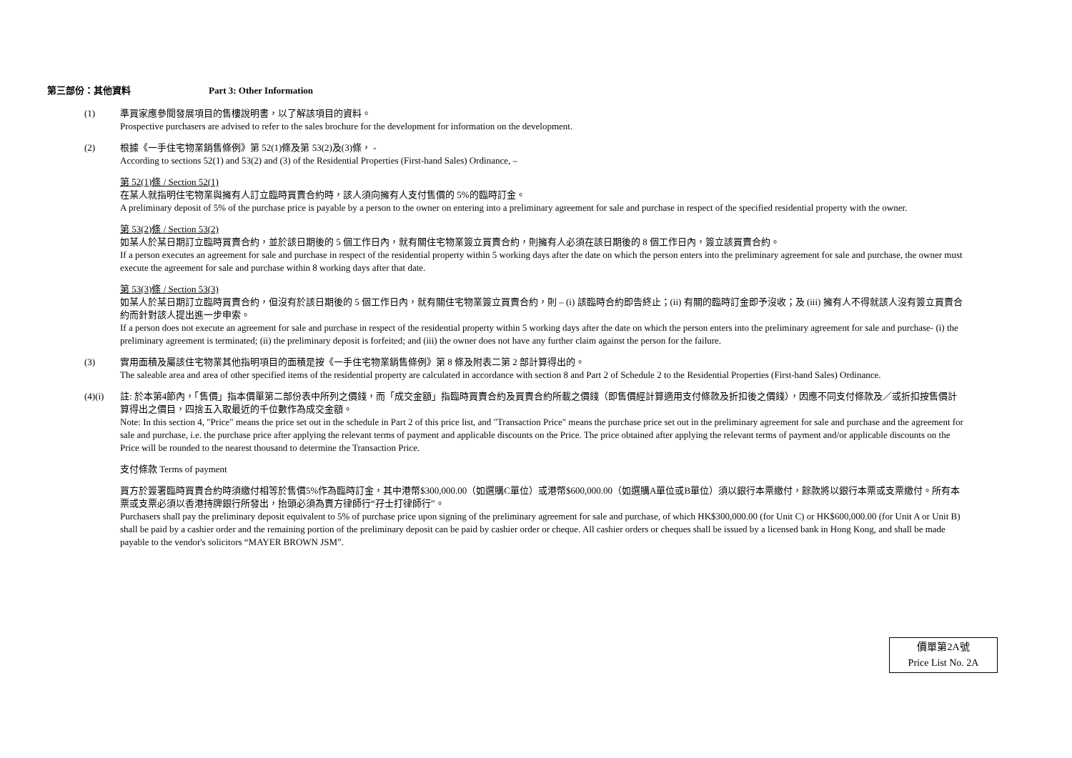第三部份：其他資料 Part 3: Other Information
(1) 準買家應參閱發展項目的售樓說明書，以了解該項目的資料。
Prospective purchasers are advised to refer to the sales brochure for the development for information on the development.
(2) 根據《一手住宅物業銷售條例》第 52(1)條及第 53(2)及(3)條， -
According to sections 52(1) and 53(2) and (3) of the Residential Properties (First-hand Sales) Ordinance, –
第 52(1)條 / Section 52(1)
在某人就指明住宅物業與擁有人訂立臨時買賣合約時，該人須向擁有人支付售價的 5%的臨時訂金。
A preliminary deposit of 5% of the purchase price is payable by a person to the owner on entering into a preliminary agreement for sale and purchase in respect of the specified residential property with the owner.
第 53(2)條 / Section 53(2)
如某人於某日期訂立臨時買賣合約，並於該日期後的 5 個工作日內，就有關住宅物業簽立買賣合約，則擁有人必須在該日期後的 8 個工作日內，簽立該買賣合約。
If a person executes an agreement for sale and purchase in respect of the residential property within 5 working days after the date on which the person enters into the preliminary agreement for sale and purchase, the owner must execute the agreement for sale and purchase within 8 working days after that date.
第 53(3)條 / Section 53(3)
如某人於某日期訂立臨時買賣合約，但沒有於該日期後的 5 個工作日內，就有關住宅物業簽立買賣合約，則 – (i) 該臨時合約即告終止；(ii) 有關的臨時訂金即予沒收；及 (iii) 擁有人不得就該人沒有簽立買賣合約而針對該人提出進一步申索。
If a person does not execute an agreement for sale and purchase in respect of the residential property within 5 working days after the date on which the person enters into the preliminary agreement for sale and purchase- (i) the preliminary agreement is terminated; (ii) the preliminary deposit is forfeited; and (iii) the owner does not have any further claim against the person for the failure.
(3) 實用面積及屬該住宅物業其他指明項目的面積是按《一手住宅物業銷售條例》第 8 條及附表二第 2 部計算得出的。
The saleable area and area of other specified items of the residential property are calculated in accordance with section 8 and Part 2 of Schedule 2 to the Residential Properties (First-hand Sales) Ordinance.
(4)(i) 註: 於本第4節內，「售價」指本價單第二部份表中所列之價錢，而「成交金額」指臨時買賣合約及買賣合約所載之價錢（即售價經計算適用支付條款及折扣後之價錢），因應不同支付條款及／或折扣按售價計算得出之價目，四捨五入取最近的千位數作為成交金額。
Note: In this section 4, "Price" means the price set out in the schedule in Part 2 of this price list, and "Transaction Price" means the purchase price set out in the preliminary agreement for sale and purchase and the agreement for sale and purchase, i.e. the purchase price after applying the relevant terms of payment and applicable discounts on the Price. The price obtained after applying the relevant terms of payment and/or applicable discounts on the Price will be rounded to the nearest thousand to determine the Transaction Price.
支付條款 Terms of payment
買方於簽署臨時買賣合約時須繳付相等於售價5%作為臨時訂金，其中港幣$300,000.00（如選購C單位）或港幣$600,000.00（如選購A單位或B單位）須以銀行本票繳付，餘款將以銀行本票或支票繳付。所有本票或支票必須以香港持牌銀行所發出，抬頭必須為賣方律師行“孖士打律師行”。
Purchasers shall pay the preliminary deposit equivalent to 5% of purchase price upon signing of the preliminary agreement for sale and purchase, of which HK$300,000.00 (for Unit C) or HK$600,000.00 (for Unit A or Unit B) shall be paid by a cashier order and the remaining portion of the preliminary deposit can be paid by cashier order or cheque. All cashier orders or cheques shall be issued by a licensed bank in Hong Kong, and shall be made payable to the vendor's solicitors “MAYER BROWN JSM”.
價單第2A號
Price List No. 2A